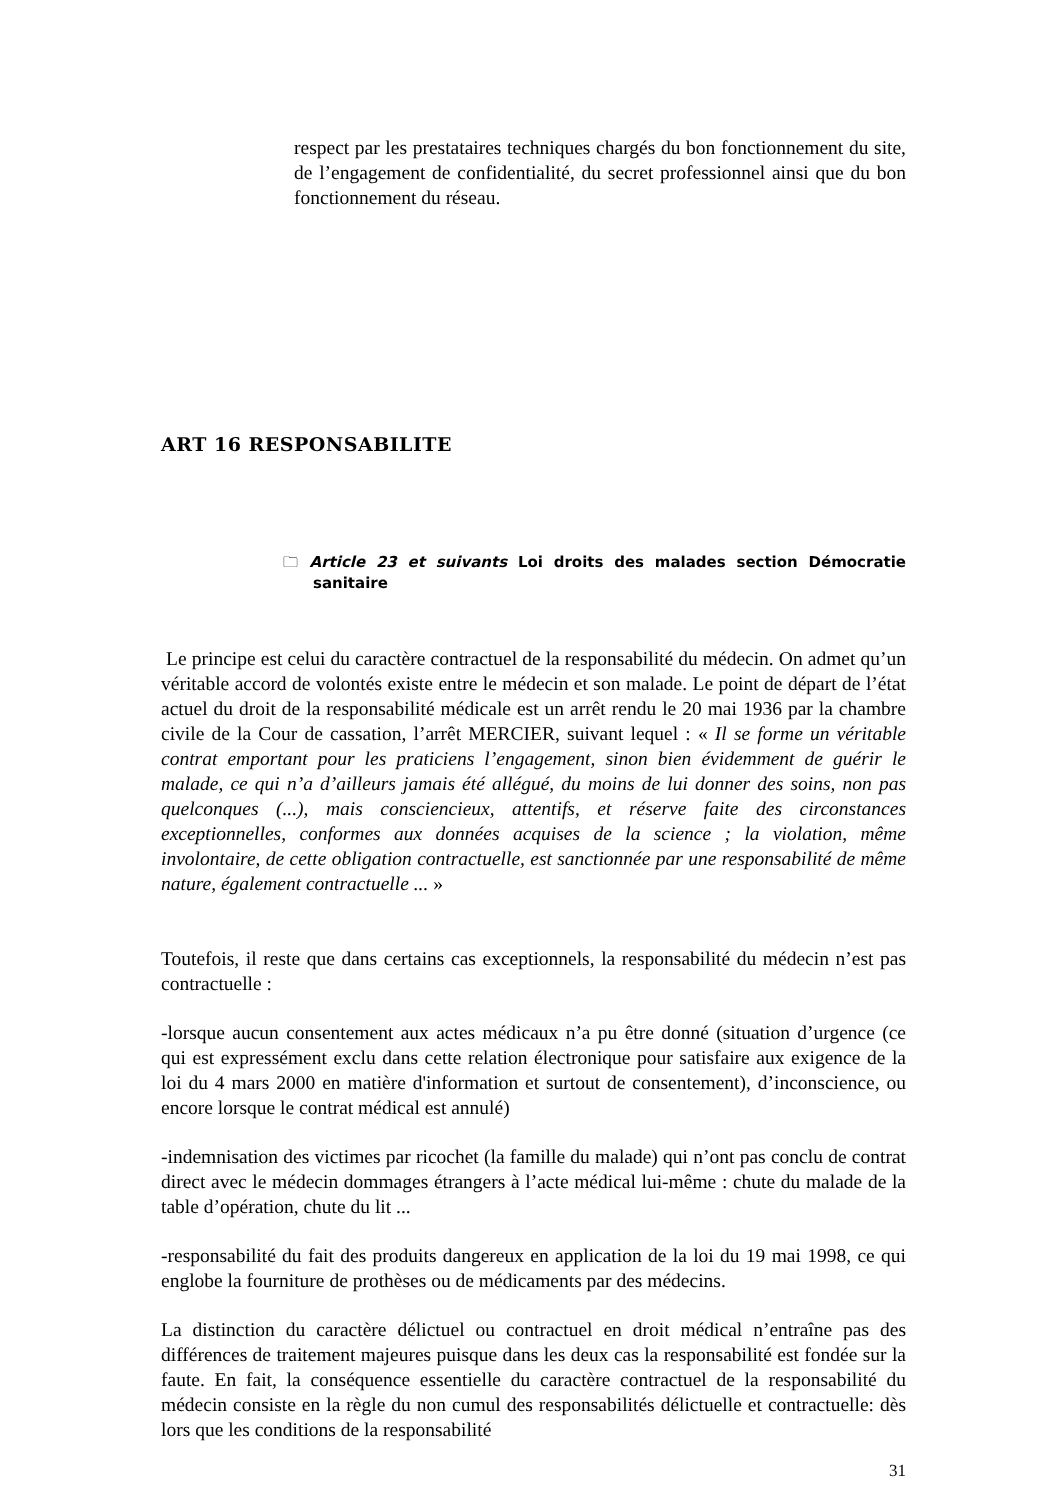respect par les prestataires techniques chargés du bon fonctionnement du site, de l’engagement de confidentialité, du secret professionnel ainsi que du bon fonctionnement du réseau.
ART 16 RESPONSABILITE
🗀 Article 23 et suivants Loi droits des malades section Démocratie sanitaire
Le principe est celui du caractère contractuel de la responsabilité du médecin. On admet qu’un véritable accord de volontés existe entre le médecin et son malade. Le point de départ de l’état actuel du droit de la responsabilité médicale est un arrêt rendu le 20 mai 1936 par la chambre civile de la Cour de cassation, l’arrêt MERCIER, suivant lequel : « Il se forme un véritable contrat emportant pour les praticiens l’engagement, sinon bien évidemment de guérir le malade, ce qui n’a d’ailleurs jamais été allégué, du moins de lui donner des soins, non pas quelconques (...), mais consciencieux, attentifs, et réserve faite des circonstances exceptionnelles, conformes aux données acquises de la science ; la violation, même involontaire, de cette obligation contractuelle, est sanctionnée par une responsabilité de même nature, également contractuelle ... »
Toutefois, il reste que dans certains cas exceptionnels, la responsabilité du médecin n’est pas contractuelle :
-lorsque aucun consentement aux actes médicaux n’a pu être donné (situation d’urgence (ce qui est expressément exclu dans cette relation électronique pour satisfaire aux exigence de la loi du 4 mars 2000 en matière d'information et surtout de consentement), d’inconscience, ou encore lorsque le contrat médical est annulé)
-indemnisation des victimes par ricochet (la famille du malade) qui n’ont pas conclu de contrat direct avec le médecin dommages étrangers à l’acte médical lui-même : chute du malade de la table d’opération, chute du lit ...
-responsabilité du fait des produits dangereux en application de la loi du 19 mai 1998, ce qui englobe la fourniture de prothèses ou de médicaments par des médecins.
La distinction du caractère délictuel ou contractuel en droit médical n’entraîne pas des différences de traitement majeures puisque dans les deux cas la responsabilité est fondée sur la faute. En fait, la conséquence essentielle du caractère contractuel de la responsabilité du médecin consiste en la règle du non cumul des responsabilités délictuelle et contractuelle: dès lors que les conditions de la responsabilité
31